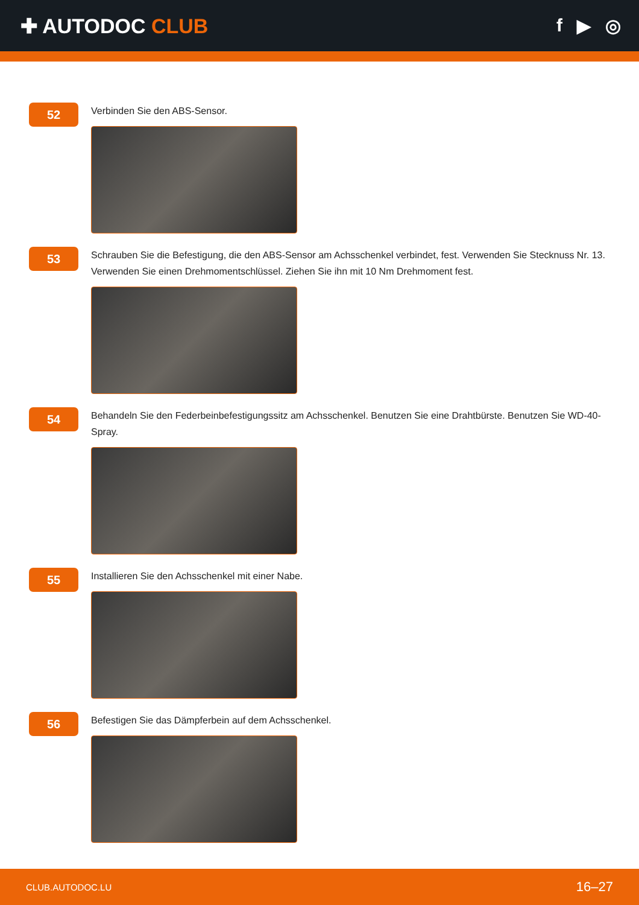✚ AUTODOC CLUB f ▶ ◎
52
Verbinden Sie den ABS-Sensor.
53
Schrauben Sie die Befestigung, die den ABS-Sensor am Achsschenkel verbindet, fest. Verwenden Sie Stecknuss Nr. 13. Verwenden Sie einen Drehmomentschlüssel. Ziehen Sie ihn mit 10 Nm Drehmoment fest.
54
Behandeln Sie den Federbeinbefestigungssitz am Achsschenkel. Benutzen Sie eine Drahtbürste. Benutzen Sie WD-40-Spray.
55
Installieren Sie den Achsschenkel mit einer Nabe.
56
Befestigen Sie das Dämpferbein auf dem Achsschenkel.
CLUB.AUTODOC.LU 16–27